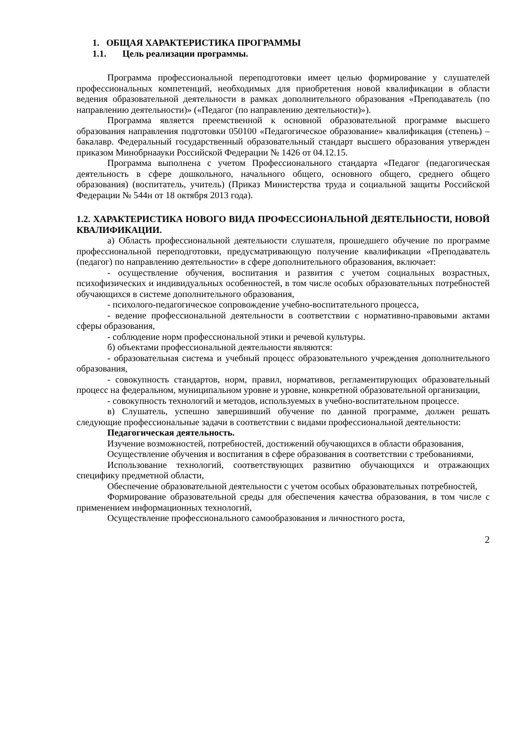1. ОБЩАЯ ХАРАКТЕРИСТИКА ПРОГРАММЫ
1.1. Цель реализации программы.
Программа профессиональной переподготовки имеет целью формирование у слушателей профессиональных компетенций, необходимых для приобретения новой квалификации в области ведения образовательной деятельности в рамках дополнительного образования «Преподаватель (по направлению деятельности)» («Педагог (по направлению деятельности)»).
Программа является преемственной к основной образовательной программе высшего образования направления подготовки 050100 «Педагогическое образование» квалификация (степень) – бакалавр. Федеральный государственный образовательный стандарт высшего образования утвержден приказом Минобрнаауки Российской Федерации № 1426 от 04.12.15.
Программа выполнена с учетом Профессионального стандарта «Педагог (педагогическая деятельность в сфере дошкольного, начального общего, основного общего, среднего общего образования) (воспитатель, учитель) (Приказ Министерства труда и социальной защиты Российской Федерации № 544н от 18 октября 2013 года).
1.2. ХАРАКТЕРИСТИКА НОВОГО ВИДА ПРОФЕССИОНАЛЬНОЙ ДЕЯТЕЛЬНОСТИ, НОВОЙ КВАЛИФИКАЦИИ.
а) Область профессиональной деятельности слушателя, прошедшего обучение по программе профессиональной переподготовки, предусматривающую получение квалификации «Преподаватель (педагог) по направлению деятельности» в сфере дополнительного образования, включает:
- осуществление обучения, воспитания и развития с учетом социальных возрастных, психофизических и индивидуальных особенностей, в том числе особых образовательных потребностей обучающихся в системе дополнительного образования,
- психолого-педагогическое сопровождение учебно-воспитательного процесса,
- ведение профессиональной деятельности в соответствии с нормативно-правовыми актами сферы образования,
- соблюдение норм профессиональной этики и речевой культуры.
б) объектами профессиональной деятельности являются:
- образовательная система и учебный процесс образовательного учреждения дополнительного образования,
- совокупность стандартов, норм, правил, нормативов, регламентирующих образовательный процесс на федеральном, муниципальном уровне и уровне, конкретной образовательной организации,
- совокупность технологий и методов, используемых в учебно-воспитательном процессе.
в) Слушатель, успешно завершивший обучение по данной программе, должен решать следующие профессиональные задачи в соответствии с видами профессиональной деятельности:
Педагогическая деятельность.
Изучение возможностей, потребностей, достижений обучающихся в области образования,
Осуществление обучения и воспитания в сфере образования в соответствии с требованиями,
Использование технологий, соответствующих развитию обучающихся и отражающих специфику предметной области,
Обеспечение образовательной деятельности с учетом особых образовательных потребностей,
Формирование образовательной среды для обеспечения качества образования, в том числе с применением информационных технологий,
Осуществление профессионального самообразования и личностного роста,
2